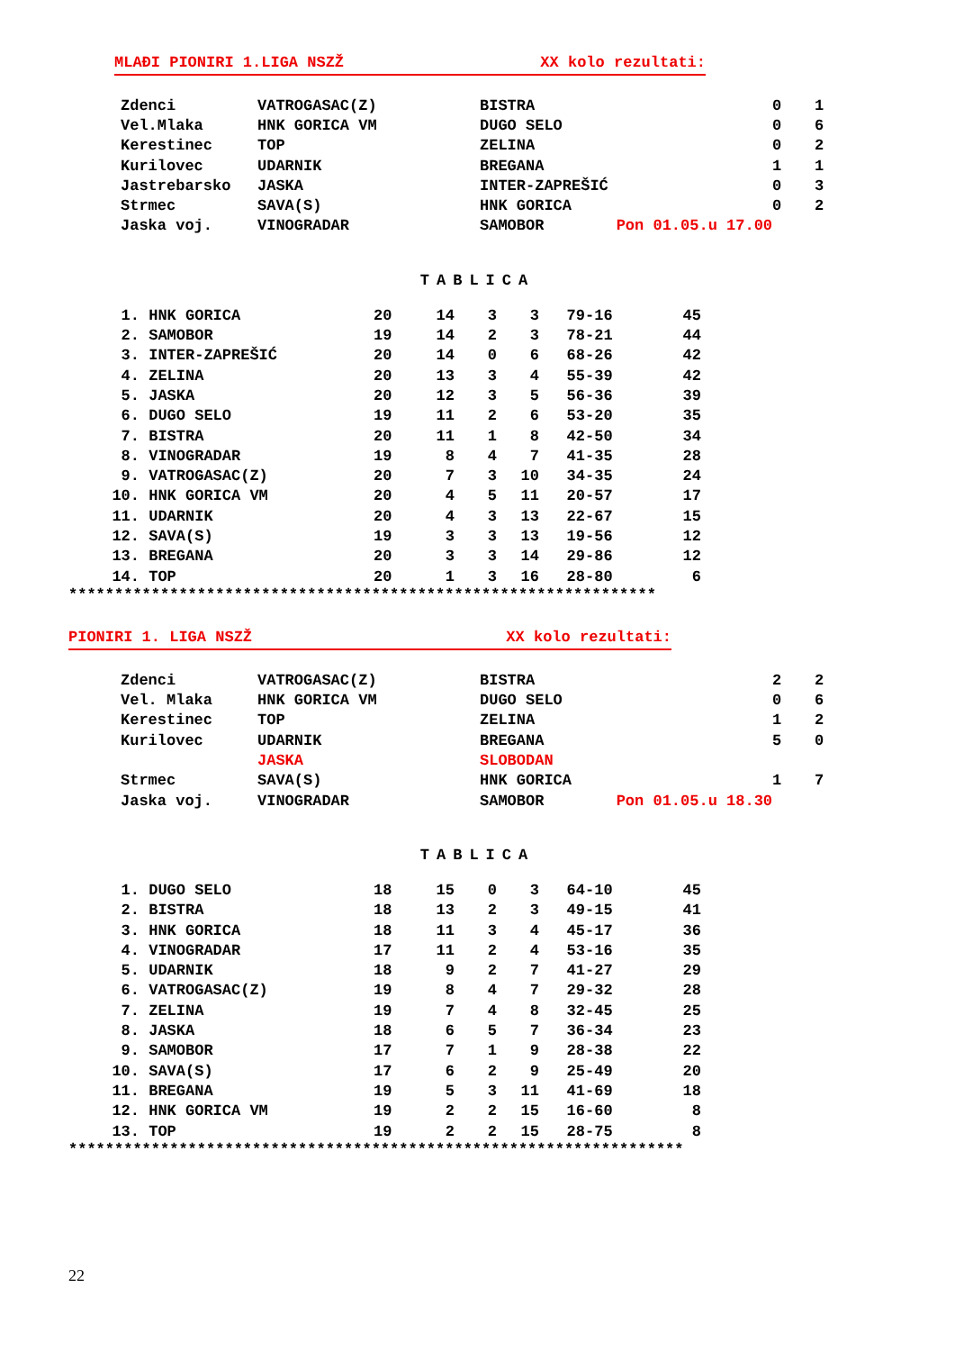MLAĐI PIONIRI 1.LIGA NSZŽ XX kolo rezultati:
| Zdenci | VATROGASAC(Z) | BISTRA | 0 | 1 |
| Vel.Mlaka | HNK GORICA VM | DUGO SELO | 0 | 6 |
| Kerestinec | TOP | ZELINA | 0 | 2 |
| Kurilovec | UDARNIK | BREGANA | 1 | 1 |
| Jastrebarsko | JASKA | INTER-ZAPREŠIĆ | 0 | 3 |
| Strmec | SAVA(S) | HNK GORICA | 0 | 2 |
| Jaska voj. | VINOGRADAR | SAMOBOR Pon 01.05.u 17.00 | | |
TABLICA
| 1. | HNK GORICA | 20 | 14 | 3 | 3 | 79-16 | 45 |
| 2. | SAMOBOR | 19 | 14 | 2 | 3 | 78-21 | 44 |
| 3. | INTER-ZAPREŠIĆ | 20 | 14 | 0 | 6 | 68-26 | 42 |
| 4. | ZELINA | 20 | 13 | 3 | 4 | 55-39 | 42 |
| 5. | JASKA | 20 | 12 | 3 | 5 | 56-36 | 39 |
| 6. | DUGO SELO | 19 | 11 | 2 | 6 | 53-20 | 35 |
| 7. | BISTRA | 20 | 11 | 1 | 8 | 42-50 | 34 |
| 8. | VINOGRADAR | 19 | 8 | 4 | 7 | 41-35 | 28 |
| 9. | VATROGASAC(Z) | 20 | 7 | 3 | 10 | 34-35 | 24 |
| 10. | HNK GORICA VM | 20 | 4 | 5 | 11 | 20-57 | 17 |
| 11. | UDARNIK | 20 | 4 | 3 | 13 | 22-67 | 15 |
| 12. | SAVA(S) | 19 | 3 | 3 | 13 | 19-56 | 12 |
| 13. | BREGANA | 20 | 3 | 3 | 14 | 29-86 | 12 |
| 14. | TOP | 20 | 1 | 3 | 16 | 28-80 | 6 |
****************************************************************
PIONIRI 1. LIGA NSZŽ XX kolo rezultati:
| Zdenci | VATROGASAC(Z) | BISTRA | 2 | 2 |
| Vel. Mlaka | HNK GORICA VM | DUGO SELO | 0 | 6 |
| Kerestinec | TOP | ZELINA | 1 | 2 |
| Kurilovec | UDARNIK | BREGANA | 5 | 0 |
| | JASKA | SLOBODAN | | |
| Strmec | SAVA(S) | HNK GORICA | 1 | 7 |
| Jaska voj. | VINOGRADAR | SAMOBOR Pon 01.05.u 18.30 | | |
TABLICA
| 1. | DUGO SELO | 18 | 15 | 0 | 3 | 64-10 | 45 |
| 2. | BISTRA | 18 | 13 | 2 | 3 | 49-15 | 41 |
| 3. | HNK GORICA | 18 | 11 | 3 | 4 | 45-17 | 36 |
| 4. | VINOGRADAR | 17 | 11 | 2 | 4 | 53-16 | 35 |
| 5. | UDARNIK | 18 | 9 | 2 | 7 | 41-27 | 29 |
| 6. | VATROGASAC(Z) | 19 | 8 | 4 | 7 | 29-32 | 28 |
| 7. | ZELINA | 19 | 7 | 4 | 8 | 32-45 | 25 |
| 8. | JASKA | 18 | 6 | 5 | 7 | 36-34 | 23 |
| 9. | SAMOBOR | 17 | 7 | 1 | 9 | 28-38 | 22 |
| 10. | SAVA(S) | 17 | 6 | 2 | 9 | 25-49 | 20 |
| 11. | BREGANA | 19 | 5 | 3 | 11 | 41-69 | 18 |
| 12. | HNK GORICA VM | 19 | 2 | 2 | 15 | 16-60 | 8 |
| 13. | TOP | 19 | 2 | 2 | 15 | 28-75 | 8 |
*******************************************************************
22